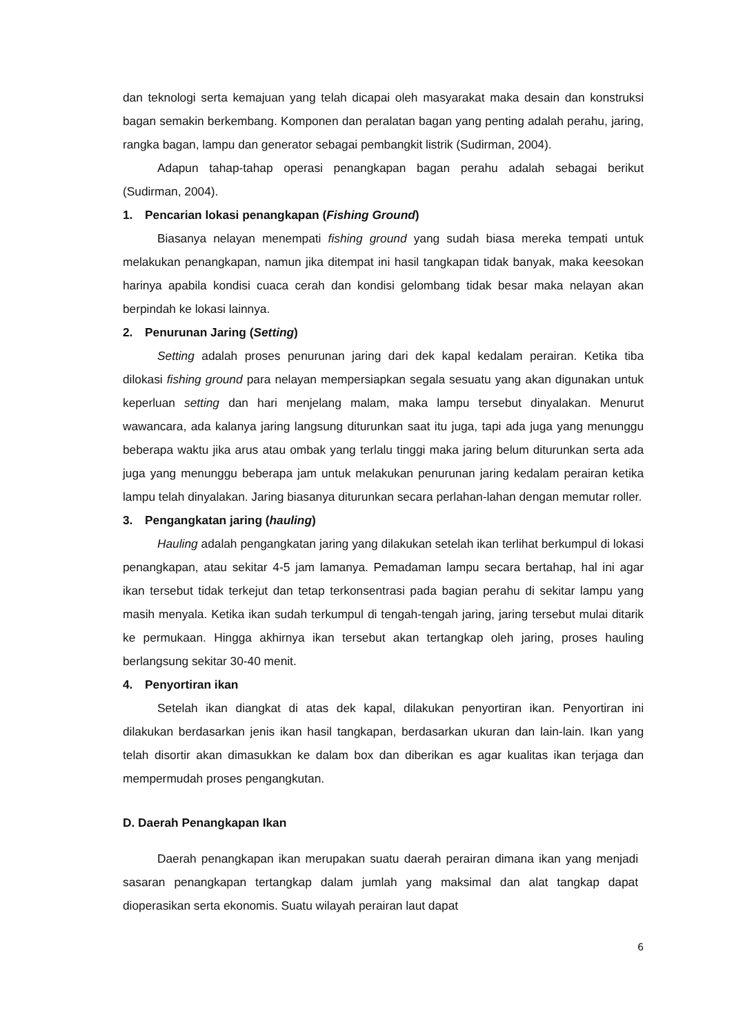dan teknologi serta kemajuan yang telah dicapai oleh masyarakat maka desain dan konstruksi bagan semakin berkembang. Komponen dan peralatan bagan yang penting adalah perahu, jaring, rangka bagan, lampu dan generator sebagai pembangkit listrik (Sudirman, 2004).
Adapun tahap-tahap operasi penangkapan bagan perahu adalah sebagai berikut (Sudirman, 2004).
1. Pencarian lokasi penangkapan (Fishing Ground)
Biasanya nelayan menempati fishing ground yang sudah biasa mereka tempati untuk melakukan penangkapan, namun jika ditempat ini hasil tangkapan tidak banyak, maka keesokan harinya apabila kondisi cuaca cerah dan kondisi gelombang tidak besar maka nelayan akan berpindah ke lokasi lainnya.
2. Penurunan Jaring (Setting)
Setting adalah proses penurunan jaring dari dek kapal kedalam perairan. Ketika tiba dilokasi fishing ground para nelayan mempersiapkan segala sesuatu yang akan digunakan untuk keperluan setting dan hari menjelang malam, maka lampu tersebut dinyalakan. Menurut wawancara, ada kalanya jaring langsung diturunkan saat itu juga, tapi ada juga yang menunggu beberapa waktu jika arus atau ombak yang terlalu tinggi maka jaring belum diturunkan serta ada juga yang menunggu beberapa jam untuk melakukan penurunan jaring kedalam perairan ketika lampu telah dinyalakan. Jaring biasanya diturunkan secara perlahan-lahan dengan memutar roller.
3. Pengangkatan jaring (hauling)
Hauling adalah pengangkatan jaring yang dilakukan setelah ikan terlihat berkumpul di lokasi penangkapan, atau sekitar 4-5 jam lamanya. Pemadaman lampu secara bertahap, hal ini agar ikan tersebut tidak terkejut dan tetap terkonsentrasi pada bagian perahu di sekitar lampu yang masih menyala. Ketika ikan sudah terkumpul di tengah-tengah jaring, jaring tersebut mulai ditarik ke permukaan. Hingga akhirnya ikan tersebut akan tertangkap oleh jaring, proses hauling berlangsung sekitar 30-40 menit.
4. Penyortiran ikan
Setelah ikan diangkat di atas dek kapal, dilakukan penyortiran ikan. Penyortiran ini dilakukan berdasarkan jenis ikan hasil tangkapan, berdasarkan ukuran dan lain-lain. Ikan yang telah disortir akan dimasukkan ke dalam box dan diberikan es agar kualitas ikan terjaga dan mempermudah proses pengangkutan.
D. Daerah Penangkapan Ikan
Daerah penangkapan ikan merupakan suatu daerah perairan dimana ikan yang menjadi sasaran penangkapan tertangkap dalam jumlah yang maksimal dan alat tangkap dapat dioperasikan serta ekonomis. Suatu wilayah perairan laut dapat
6